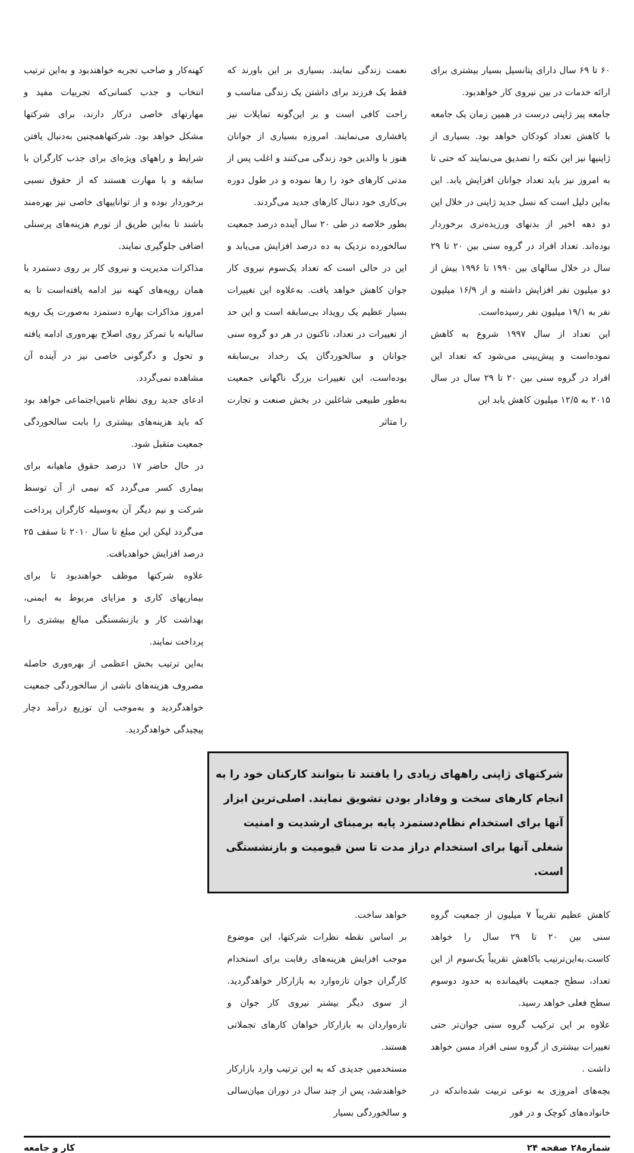۶۰ تا ۶۹ سال دارای پتانسیل بسیار بیشتری برای ارائه خدمات در بین نیروی کار خواهدبود.
جامعه پیر ژاپنی درست در همین زمان یک جامعه با کاهش تعداد کودکان خواهد بود. بسیاری از ژاپنیها نیز این نکته را تصدیق می‌نمایند که حتی تا به امروز نیز باید تعداد جوانان افزایش یابد. این به‌این دلیل است که نسل جدید ژاپنی در خلال این دو دهه اخیر از بدنهای ورزیده‌تری برخوردار بوده‌اند. تعداد افراد در گروه سنی بین ۲۰ تا ۲۹ سال در خلال سالهای بین ۱۹۹۰ تا ۱۹۹۶ بیش از دو میلیون نفر افزایش داشته و از ۱۶/۹ میلیون نفر به ۱۹/۱ میلیون نفر رسیده‌است.
این تعداد از سال ۱۹۹۷ شروع به کاهش نموده‌است و پیش‌بینی می‌شود که تعداد این افراد در گروه سنی بین ۲۰ تا ۲۹ سال در سال ۲۰۱۵ به ۱۲/۵ میلیون کاهش یابد این
نعمت زندگی نمایند. بسیاری بر این باورند که فقط یک فرزند برای داشتن یک زندگی مناسب و راحت کافی است و بر این‌گونه تمایلات نیز پافشاری می‌نمایند. امروزه بسیاری از جوانان هنوز با والدین خود زندگی می‌کنند و اغلب پس از مدتی کارهای خود را رها نموده و در طول دوره بی‌کاری خود دنبال کارهای جدید می‌گردند.
بطور خلاصه در طی ۲۰ سال آینده درصد جمعیت سالخورده نزدیک به ده درصد افزایش می‌یابد و این در حالی است که تعداد یک‌سوم نیروی کار جوان کاهش خواهد یافت. به‌علاوه این تغییرات بسیار عظیم یک رویداد بی‌سابقه است و این حد از تغییرات در تعداد، تاکنون در هر دو گروه سنی جوانان و سالخوردگان یک رخداد بی‌سابقه بوده‌است، این تغییرات بزرگ ناگهانی جمعیت به‌طور طبیعی شاغلین در بخش صنعت و تجارت را متاثر
کهنه‌کار و صاحب تجربه خواهندبود و به‌این ترتیب انتخاب و جذب کسانی‌که تجربیات مفید و مهارتهای خاصی درکار دارند، برای شرکتها مشکل خواهد بود. شرکتهاهمچنین به‌دنبال یافتن شرایط و راههای ویژه‌ای برای جذب کارگران با سابقه و با مهارت هستند که از حقوق نسبی برخوردار بوده و از تواناییهای خاصی نیز بهره‌مند باشند تا به‌این طریق از تورم هزینه‌های پرسنلی اضافی جلوگیری نمایند.
مذاکرات مدیریت و نیروی کار بر روی دستمزد با همان رویه‌های کهنه نیز ادامه یافته‌است تا به امروز مذاکرات بهاره دستمزد به‌صورت یک رویه سالیانه با تمرکز روی اصلاح بهره‌وری ادامه یافته و تحول و دگرگونی خاصی نیز در آینده آن مشاهده نمی‌گردد.
ادعای جدید روی نظام تامین‌اجتماعی خواهد بود که باید هزینه‌های بیشتری را بابت سالخوردگی جمعیت متقبل شود.
در حال حاضر ۱۷ درصد حقوق ماهیانه برای بیماری کسر می‌گردد که نیمی از آن توسط شرکت و نیم دیگر آن به‌وسیله کارگران پرداخت می‌گردد لیکن این مبلغ تا سال ۲۰۱۰ تا سقف ۲۵ درصد افزایش خواهدیافت.
علاوه شرکتها موظف خواهندبود تا برای بیماریهای کاری و مزایای مربوط به ایمنی، بهداشت کار و بازنشستگی مبالغ بیشتری را پرداخت نمایند.
به‌این ترتیب بخش اعظمی از بهره‌وری حاصله مصروف هزینه‌های ناشی از سالخوردگی جمعیت خواهدگردید و به‌موجب آن توزیع درآمد دچار پیچیدگی خواهدگردید.
شرکتهای ژاپنی راههای زیادی را یافتند تا بتوانند کارکنان خود را به انجام کارهای سخت و وفادار بودن تشویق نمایند. اصلی‌ترین ابزار آنها برای استخدام نظام‌دستمزد پایه برمبنای ارشدیت و امنیت شغلی آنها برای استخدام دراز مدت تا سن قیومیت و بازنشستگی است.
کاهش عظیم تقریباً ۷ میلیون از جمعیت گروه سنی بین ۲۰ تا ۲۹ سال را خواهد کاست.به‌این‌ترتیب باکاهش تقریباً یک‌سوم از این تعداد، سطح جمعیت باقیمانده به حدود دوسوم سطح فعلی خواهد رسید.
علاوه بر این ترکیب گروه سنی جوان‌تر حتی تغییرات بیشتری از گروه سنی افراد مسن خواهد داشت .
بچه‌های امروزی به نوعی تربیت شده‌اندکه در خانواده‌های کوچک و در فور
خواهد ساخت.
بر اساس نقطه نظرات شرکتها، این موضوع موجب افزایش هزینه‌های رقابت برای استخدام کارگران جوان تازه‌وارد به بازارکار خواهدگردید. از سوی دیگر بیشتر نیروی کار جوان و تازه‌واردان به بازارکار خواهان کارهای تجملاتی هستند.
مستخدمین جدیدی که به این ترتیب وارد بازارکار خواهندشد، پس از چند سال در دوران میان‌سالی و سالخوردگی بسیار
شماره۲۸ صفحه ۲۴ کار و جامعه